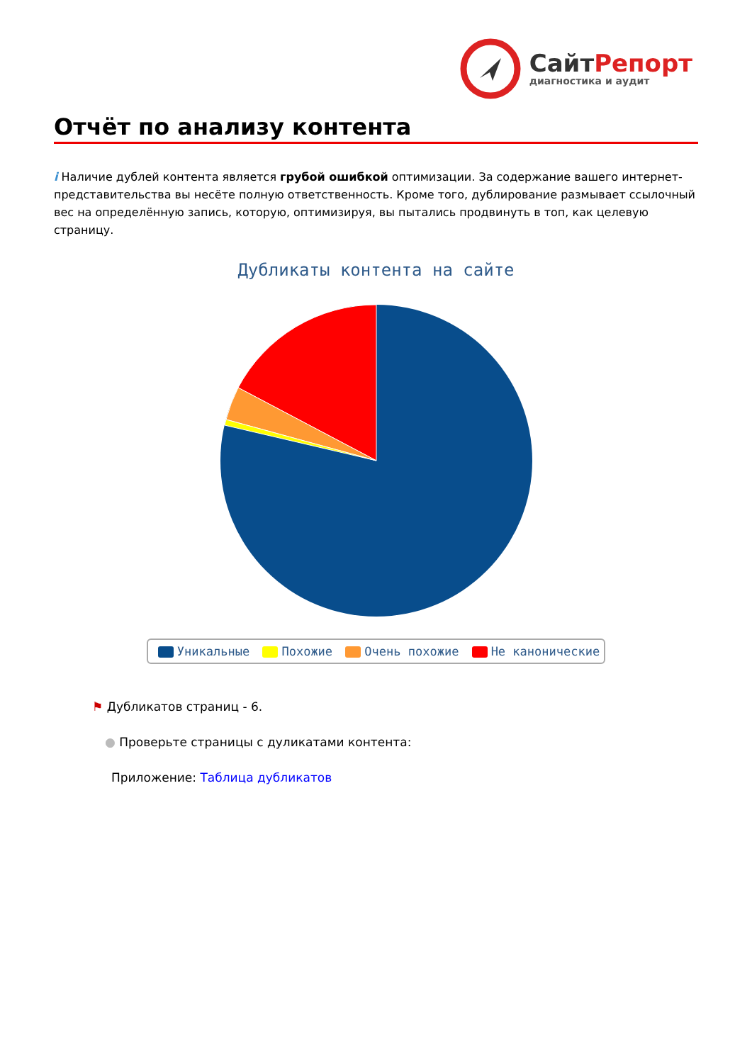Сайт Репорт
диагностика и аудит
Отчёт по анализу контента
i Наличие дублей контента является грубой ошибкой оптимизации. За содержание вашего интернет-представительства вы несёте полную ответственность. Кроме того, дублирование размывает ссылочный вес на определённую запись, которую, оптимизируя, вы пытались продвинуть в топ, как целевую страницу.
Дубликаты контента на сайте
Уникальные Похожие Очень похожие Не канонические
⚑ Дубликатов страниц - 6.
● Проверьте страницы с дуликатами контента:
Приложение: Таблица дубликатов